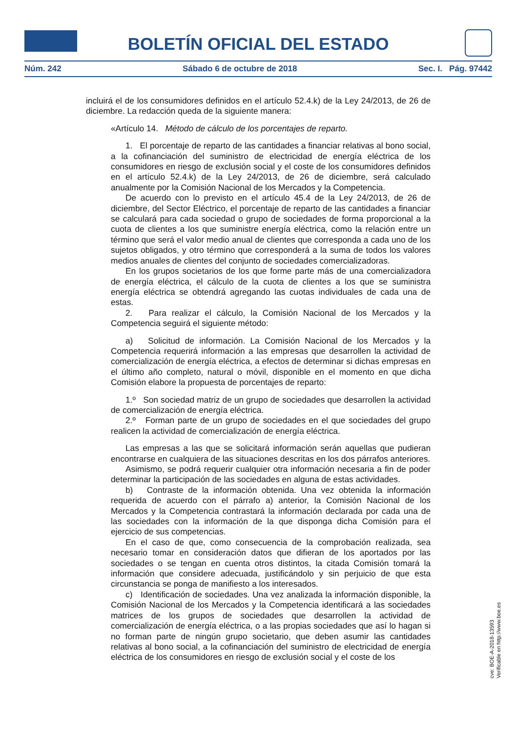BOLETÍN OFICIAL DEL ESTADO
Núm. 242 Sábado 6 de octubre de 2018 Sec. I. Pág. 97442
incluirá el de los consumidores definidos en el artículo 52.4.k) de la Ley 24/2013, de 26 de diciembre. La redacción queda de la siguiente manera:
«Artículo 14. Método de cálculo de los porcentajes de reparto.
1. El porcentaje de reparto de las cantidades a financiar relativas al bono social, a la cofinanciación del suministro de electricidad de energía eléctrica de los consumidores en riesgo de exclusión social y el coste de los consumidores definidos en el artículo 52.4.k) de la Ley 24/2013, de 26 de diciembre, será calculado anualmente por la Comisión Nacional de los Mercados y la Competencia.
De acuerdo con lo previsto en el artículo 45.4 de la Ley 24/2013, de 26 de diciembre, del Sector Eléctrico, el porcentaje de reparto de las cantidades a financiar se calculará para cada sociedad o grupo de sociedades de forma proporcional a la cuota de clientes a los que suministre energía eléctrica, como la relación entre un término que será el valor medio anual de clientes que corresponda a cada uno de los sujetos obligados, y otro término que corresponderá a la suma de todos los valores medios anuales de clientes del conjunto de sociedades comercializadoras.
En los grupos societarios de los que forme parte más de una comercializadora de energía eléctrica, el cálculo de la cuota de clientes a los que se suministra energía eléctrica se obtendrá agregando las cuotas individuales de cada una de estas.
2. Para realizar el cálculo, la Comisión Nacional de los Mercados y la Competencia seguirá el siguiente método:
a) Solicitud de información. La Comisión Nacional de los Mercados y la Competencia requerirá información a las empresas que desarrollen la actividad de comercialización de energía eléctrica, a efectos de determinar si dichas empresas en el último año completo, natural o móvil, disponible en el momento en que dicha Comisión elabore la propuesta de porcentajes de reparto:
1.º Son sociedad matriz de un grupo de sociedades que desarrollen la actividad de comercialización de energía eléctrica.
2.º Forman parte de un grupo de sociedades en el que sociedades del grupo realicen la actividad de comercialización de energía eléctrica.
Las empresas a las que se solicitará información serán aquellas que pudieran encontrarse en cualquiera de las situaciones descritas en los dos párrafos anteriores.
Asimismo, se podrá requerir cualquier otra información necesaria a fin de poder determinar la participación de las sociedades en alguna de estas actividades.
b) Contraste de la información obtenida. Una vez obtenida la información requerida de acuerdo con el párrafo a) anterior, la Comisión Nacional de los Mercados y la Competencia contrastará la información declarada por cada una de las sociedades con la información de la que disponga dicha Comisión para el ejercicio de sus competencias.
En el caso de que, como consecuencia de la comprobación realizada, sea necesario tomar en consideración datos que difieran de los aportados por las sociedades o se tengan en cuenta otros distintos, la citada Comisión tomará la información que considere adecuada, justificándolo y sin perjuicio de que esta circunstancia se ponga de manifiesto a los interesados.
c) Identificación de sociedades. Una vez analizada la información disponible, la Comisión Nacional de los Mercados y la Competencia identificará a las sociedades matrices de los grupos de sociedades que desarrollen la actividad de comercialización de energía eléctrica, o a las propias sociedades que así lo hagan si no forman parte de ningún grupo societario, que deben asumir las cantidades relativas al bono social, a la cofinanciación del suministro de electricidad de energía eléctrica de los consumidores en riesgo de exclusión social y el coste de los
cve: BOE-A-2018-13593
Verificable en http://www.boe.es